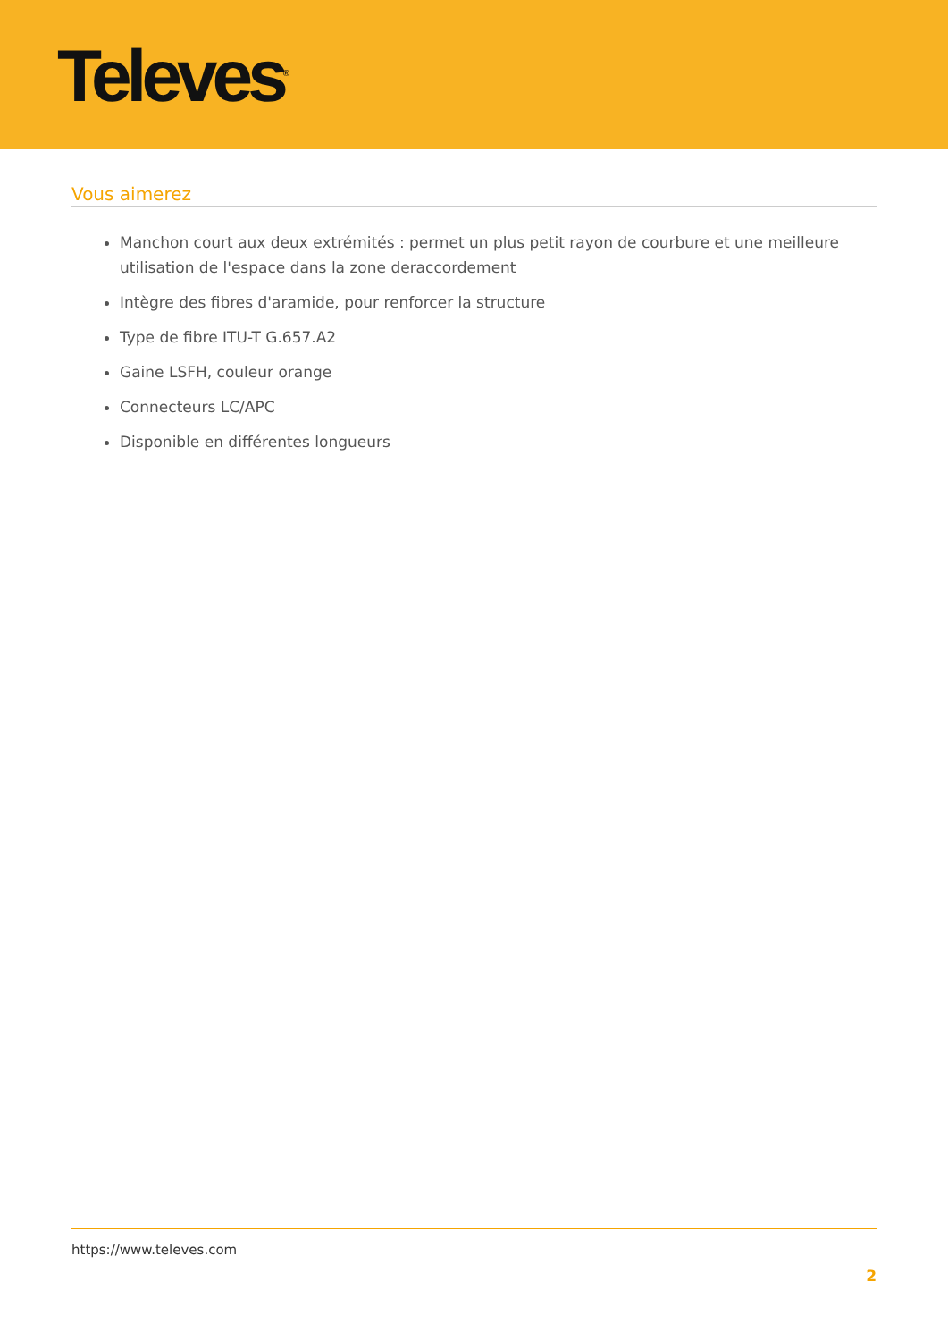Televes<sup>®</sup>
Vous aimerez
Manchon court aux deux extrémités : permet un plus petit rayon de courbure et une meilleure utilisation de l'espace dans la zone deraccordement
Intègre des fibres d'aramide, pour renforcer la structure
Type de fibre ITU-T G.657.A2
Gaine LSFH, couleur orange
Connecteurs LC/APC
Disponible en différentes longueurs
https://www.televes.com
2